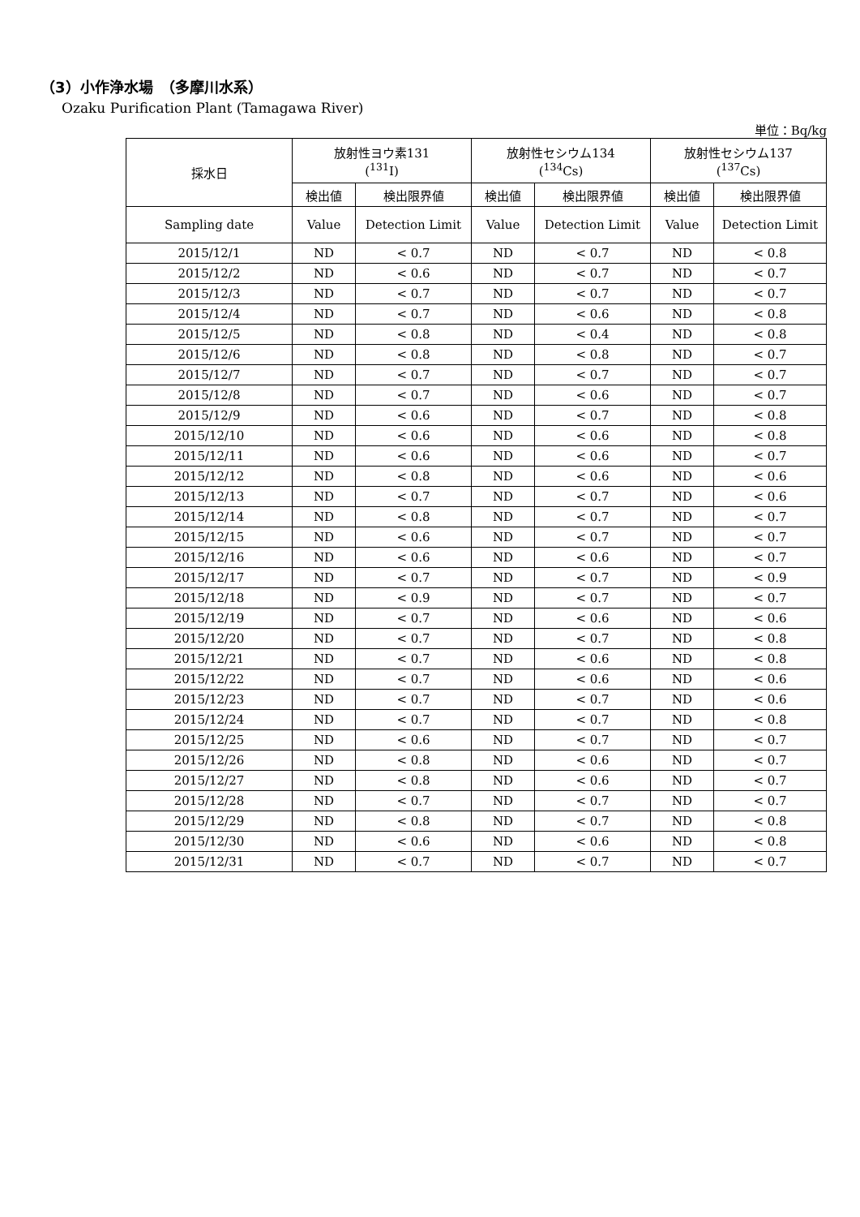（3）小作浄水場　（多摩川水系）
Ozaku Purification Plant (Tamagawa River)
単位：Bq/kg
| 採水日 | 放射性ヨウ素131 (<sup>131</sup>I) | | 放射性セシウム134 (<sup>134</sup>Cs) | | 放射性セシウム137 (<sup>137</sup>Cs) | |
| --- | --- | --- | --- | --- | --- | --- |
| | 検出値 | 検出限界値 | 検出値 | 検出限界値 | 検出値 | 検出限界値 |
| Sampling date | Value | Detection Limit | Value | Detection Limit | Value | Detection Limit |
| 2015/12/1 | ND | < 0.7 | ND | < 0.7 | ND | < 0.8 |
| 2015/12/2 | ND | < 0.6 | ND | < 0.7 | ND | < 0.7 |
| 2015/12/3 | ND | < 0.7 | ND | < 0.7 | ND | < 0.7 |
| 2015/12/4 | ND | < 0.7 | ND | < 0.6 | ND | < 0.8 |
| 2015/12/5 | ND | < 0.8 | ND | < 0.4 | ND | < 0.8 |
| 2015/12/6 | ND | < 0.8 | ND | < 0.8 | ND | < 0.7 |
| 2015/12/7 | ND | < 0.7 | ND | < 0.7 | ND | < 0.7 |
| 2015/12/8 | ND | < 0.7 | ND | < 0.6 | ND | < 0.7 |
| 2015/12/9 | ND | < 0.6 | ND | < 0.7 | ND | < 0.8 |
| 2015/12/10 | ND | < 0.6 | ND | < 0.6 | ND | < 0.8 |
| 2015/12/11 | ND | < 0.6 | ND | < 0.6 | ND | < 0.7 |
| 2015/12/12 | ND | < 0.8 | ND | < 0.6 | ND | < 0.6 |
| 2015/12/13 | ND | < 0.7 | ND | < 0.7 | ND | < 0.6 |
| 2015/12/14 | ND | < 0.8 | ND | < 0.7 | ND | < 0.7 |
| 2015/12/15 | ND | < 0.6 | ND | < 0.7 | ND | < 0.7 |
| 2015/12/16 | ND | < 0.6 | ND | < 0.6 | ND | < 0.7 |
| 2015/12/17 | ND | < 0.7 | ND | < 0.7 | ND | < 0.9 |
| 2015/12/18 | ND | < 0.9 | ND | < 0.7 | ND | < 0.7 |
| 2015/12/19 | ND | < 0.7 | ND | < 0.6 | ND | < 0.6 |
| 2015/12/20 | ND | < 0.7 | ND | < 0.7 | ND | < 0.8 |
| 2015/12/21 | ND | < 0.7 | ND | < 0.6 | ND | < 0.8 |
| 2015/12/22 | ND | < 0.7 | ND | < 0.6 | ND | < 0.6 |
| 2015/12/23 | ND | < 0.7 | ND | < 0.7 | ND | < 0.6 |
| 2015/12/24 | ND | < 0.7 | ND | < 0.7 | ND | < 0.8 |
| 2015/12/25 | ND | < 0.6 | ND | < 0.7 | ND | < 0.7 |
| 2015/12/26 | ND | < 0.8 | ND | < 0.6 | ND | < 0.7 |
| 2015/12/27 | ND | < 0.8 | ND | < 0.6 | ND | < 0.7 |
| 2015/12/28 | ND | < 0.7 | ND | < 0.7 | ND | < 0.7 |
| 2015/12/29 | ND | < 0.8 | ND | < 0.7 | ND | < 0.8 |
| 2015/12/30 | ND | < 0.6 | ND | < 0.6 | ND | < 0.8 |
| 2015/12/31 | ND | < 0.7 | ND | < 0.7 | ND | < 0.7 |